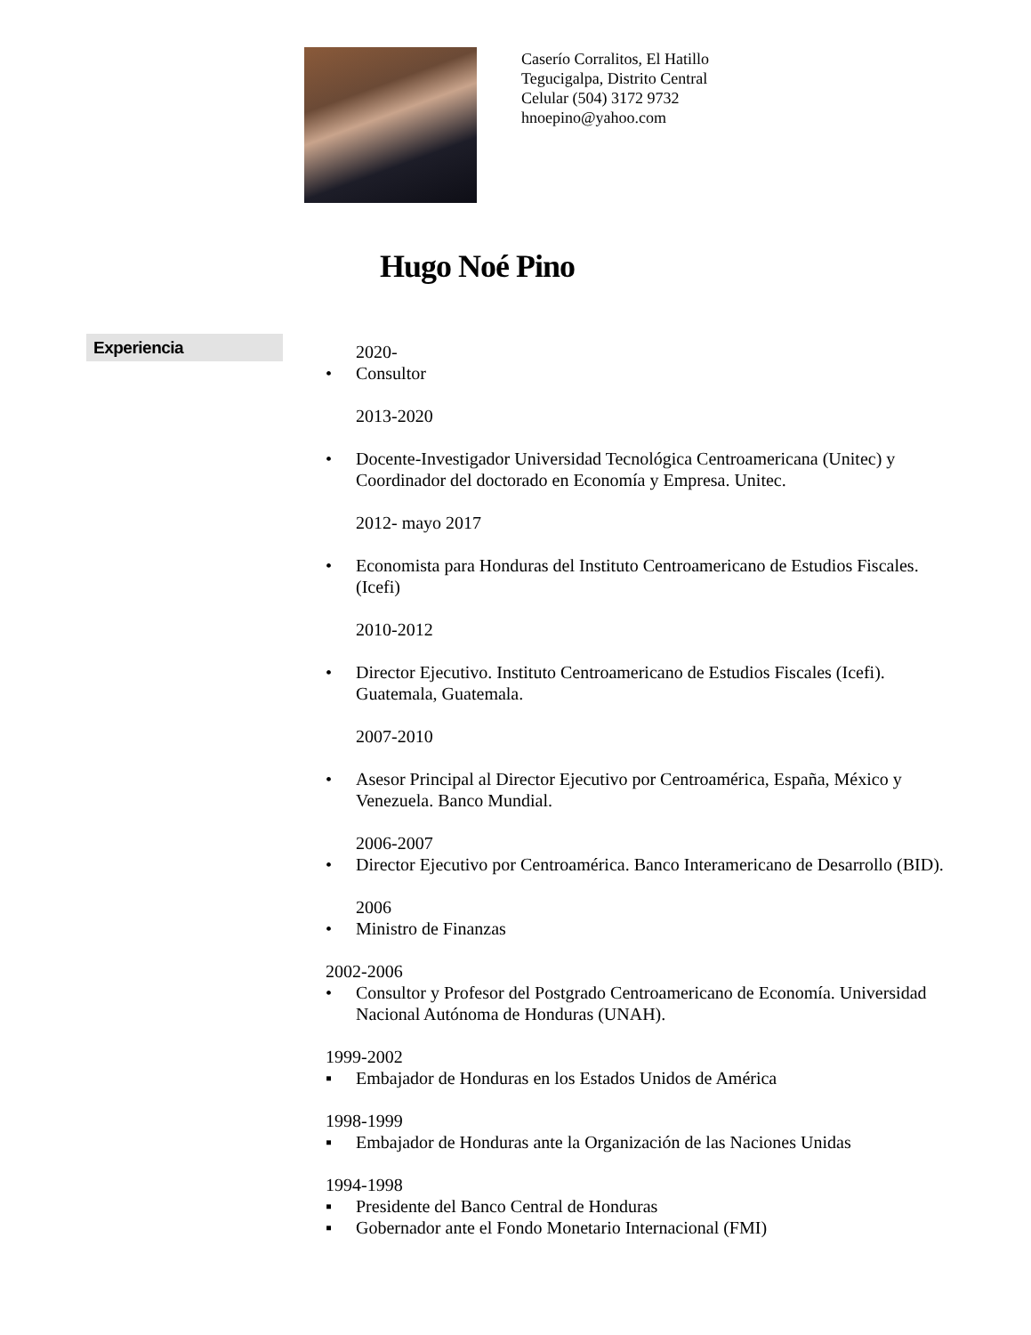Caserío Corralitos, El Hatillo
Tegucigalpa, Distrito Central
Celular (504) 3172 9732
hnoepino@yahoo.com
Hugo Noé Pino
Experiencia
2020-
• Consultor
2013-2020
• Docente-Investigador Universidad Tecnológica Centroamericana (Unitec) y Coordinador del doctorado en Economía y Empresa. Unitec.
2012- mayo 2017
• Economista para Honduras del Instituto Centroamericano de Estudios Fiscales. (Icefi)
2010-2012
• Director Ejecutivo. Instituto Centroamericano de Estudios Fiscales (Icefi). Guatemala, Guatemala.
2007-2010
• Asesor Principal al Director Ejecutivo por Centroamérica, España, México y Venezuela. Banco Mundial.
2006-2007
• Director Ejecutivo por Centroamérica. Banco Interamericano de Desarrollo (BID).
2006
• Ministro de Finanzas
2002-2006
• Consultor y Profesor del Postgrado Centroamericano de Economía. Universidad Nacional Autónoma de Honduras (UNAH).
1999-2002
▪ Embajador de Honduras en los Estados Unidos de América
1998-1999
▪ Embajador de Honduras ante la Organización de las Naciones Unidas
1994-1998
▪ Presidente del Banco Central de Honduras
▪ Gobernador ante el Fondo Monetario Internacional (FMI)